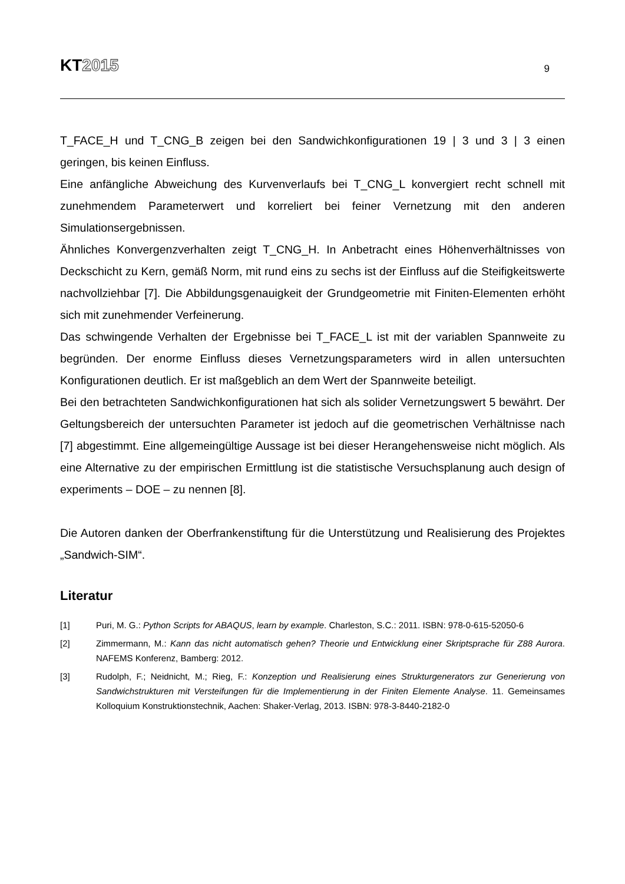KT2015
9
T_FACE_H und T_CNG_B zeigen bei den Sandwichkonfigurationen 19 | 3 und 3 | 3 einen geringen, bis keinen Einfluss.
Eine anfängliche Abweichung des Kurvenverlaufs bei T_CNG_L konvergiert recht schnell mit zunehmendem Parameterwert und korreliert bei feiner Vernetzung mit den anderen Simulationsergebnissen.
Ähnliches Konvergenzverhalten zeigt T_CNG_H. In Anbetracht eines Höhenverhältnisses von Deckschicht zu Kern, gemäß Norm, mit rund eins zu sechs ist der Einfluss auf die Steifigkeitswerte nachvollziehbar [7]. Die Abbildungsgenauigkeit der Grundgeometrie mit Finiten-Elementen erhöht sich mit zunehmender Verfeinerung.
Das schwingende Verhalten der Ergebnisse bei T_FACE_L ist mit der variablen Spannweite zu begründen. Der enorme Einfluss dieses Vernetzungsparameters wird in allen untersuchten Konfigurationen deutlich. Er ist maßgeblich an dem Wert der Spannweite beteiligt.
Bei den betrachteten Sandwichkonfigurationen hat sich als solider Vernetzungswert 5 bewährt. Der Geltungsbereich der untersuchten Parameter ist jedoch auf die geometrischen Verhältnisse nach [7] abgestimmt. Eine allgemeingültige Aussage ist bei dieser Herangehensweise nicht möglich. Als eine Alternative zu der empirischen Ermittlung ist die statistische Versuchsplanung auch design of experiments – DOE – zu nennen [8].
Die Autoren danken der Oberfrankenstiftung für die Unterstützung und Realisierung des Projektes „Sandwich-SIM“.
Literatur
[1] Puri, M. G.: Python Scripts for ABAQUS, learn by example. Charleston, S.C.: 2011. ISBN: 978-0-615-52050-6
[2] Zimmermann, M.: Kann das nicht automatisch gehen? Theorie und Entwicklung einer Skriptsprache für Z88 Aurora. NAFEMS Konferenz, Bamberg: 2012.
[3] Rudolph, F.; Neidnicht, M.; Rieg, F.: Konzeption und Realisierung eines Strukturgenerators zur Generierung von Sandwichstrukturen mit Versteifungen für die Implementierung in der Finiten Elemente Analyse. 11. Gemeinsames Kolloquium Konstruktionstechnik, Aachen: Shaker-Verlag, 2013. ISBN: 978-3-8440-2182-0